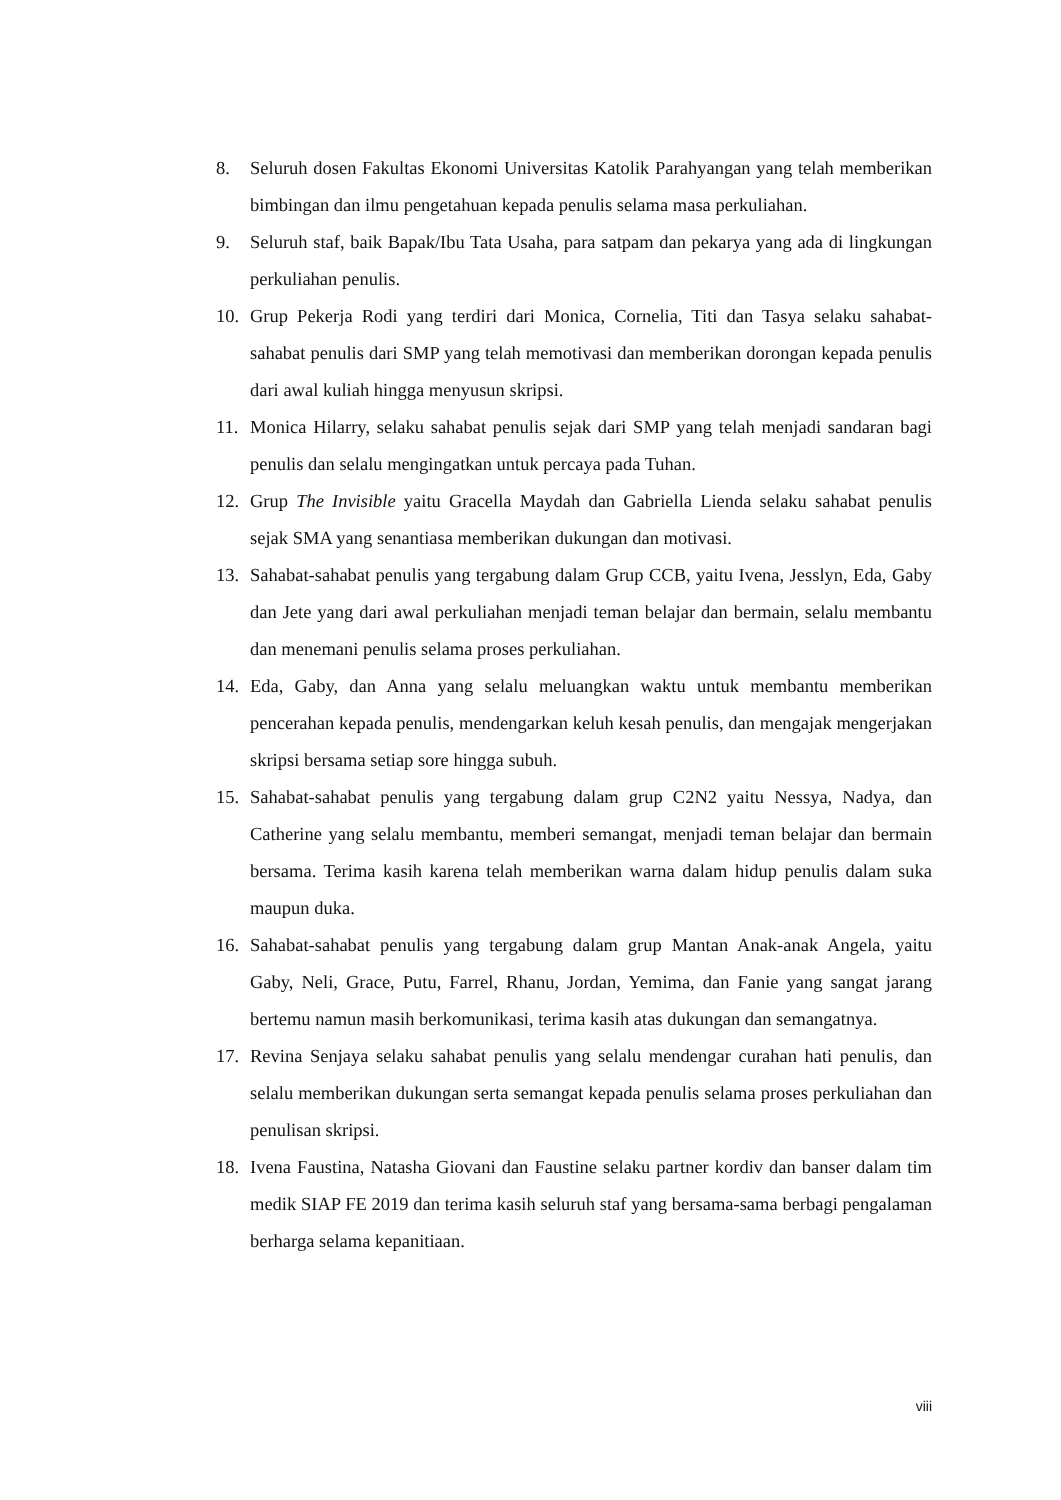8. Seluruh dosen Fakultas Ekonomi Universitas Katolik Parahyangan yang telah memberikan bimbingan dan ilmu pengetahuan kepada penulis selama masa perkuliahan.
9. Seluruh staf, baik Bapak/Ibu Tata Usaha, para satpam dan pekarya yang ada di lingkungan perkuliahan penulis.
10. Grup Pekerja Rodi yang terdiri dari Monica, Cornelia, Titi dan Tasya selaku sahabat-sahabat penulis dari SMP yang telah memotivasi dan memberikan dorongan kepada penulis dari awal kuliah hingga menyusun skripsi.
11. Monica Hilarry, selaku sahabat penulis sejak dari SMP yang telah menjadi sandaran bagi penulis dan selalu mengingatkan untuk percaya pada Tuhan.
12. Grup The Invisible yaitu Gracella Maydah dan Gabriella Lienda selaku sahabat penulis sejak SMA yang senantiasa memberikan dukungan dan motivasi.
13. Sahabat-sahabat penulis yang tergabung dalam Grup CCB, yaitu Ivena, Jesslyn, Eda, Gaby dan Jete yang dari awal perkuliahan menjadi teman belajar dan bermain, selalu membantu dan menemani penulis selama proses perkuliahan.
14. Eda, Gaby, dan Anna yang selalu meluangkan waktu untuk membantu memberikan pencerahan kepada penulis, mendengarkan keluh kesah penulis, dan mengajak mengerjakan skripsi bersama setiap sore hingga subuh.
15. Sahabat-sahabat penulis yang tergabung dalam grup C2N2 yaitu Nessya, Nadya, dan Catherine yang selalu membantu, memberi semangat, menjadi teman belajar dan bermain bersama. Terima kasih karena telah memberikan warna dalam hidup penulis dalam suka maupun duka.
16. Sahabat-sahabat penulis yang tergabung dalam grup Mantan Anak-anak Angela, yaitu Gaby, Neli, Grace, Putu, Farrel, Rhanu, Jordan, Yemima, dan Fanie yang sangat jarang bertemu namun masih berkomunikasi, terima kasih atas dukungan dan semangatnya.
17. Revina Senjaya selaku sahabat penulis yang selalu mendengar curahan hati penulis, dan selalu memberikan dukungan serta semangat kepada penulis selama proses perkuliahan dan penulisan skripsi.
18. Ivena Faustina, Natasha Giovani dan Faustine selaku partner kordiv dan banser dalam tim medik SIAP FE 2019 dan terima kasih seluruh staf yang bersama-sama berbagi pengalaman berharga selama kepanitiaan.
viii